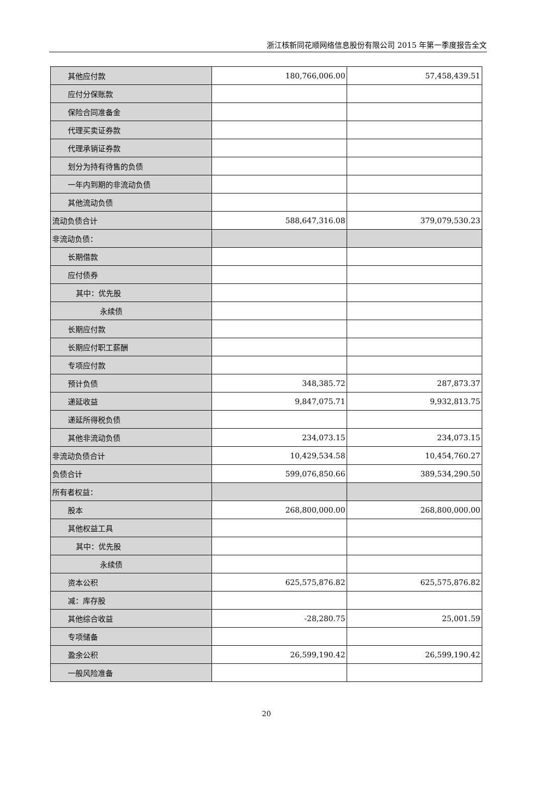浙江核新同花顺网络信息股份有限公司 2015 年第一季度报告全文
| 其他应付款 | 180,766,006.00 | 57,458,439.51 |
| 应付分保账款 | | |
| 保险合同准备金 | | |
| 代理买卖证券款 | | |
| 代理承销证券款 | | |
| 划分为持有待售的负债 | | |
| 一年内到期的非流动负债 | | |
| 其他流动负债 | | |
| 流动负债合计 | 588,647,316.08 | 379,079,530.23 |
| 非流动负债： | | |
| 长期借款 | | |
| 应付债券 | | |
| 其中：优先股 | | |
| 永续债 | | |
| 长期应付款 | | |
| 长期应付职工薪酬 | | |
| 专项应付款 | | |
| 预计负债 | 348,385.72 | 287,873.37 |
| 递延收益 | 9,847,075.71 | 9,932,813.75 |
| 递延所得税负债 | | |
| 其他非流动负债 | 234,073.15 | 234,073.15 |
| 非流动负债合计 | 10,429,534.58 | 10,454,760.27 |
| 负债合计 | 599,076,850.66 | 389,534,290.50 |
| 所有者权益： | | |
| 股本 | 268,800,000.00 | 268,800,000.00 |
| 其他权益工具 | | |
| 其中：优先股 | | |
| 永续债 | | |
| 资本公积 | 625,575,876.82 | 625,575,876.82 |
| 减：库存股 | | |
| 其他综合收益 | -28,280.75 | 25,001.59 |
| 专项储备 | | |
| 盈余公积 | 26,599,190.42 | 26,599,190.42 |
| 一般风险准备 | | |
20